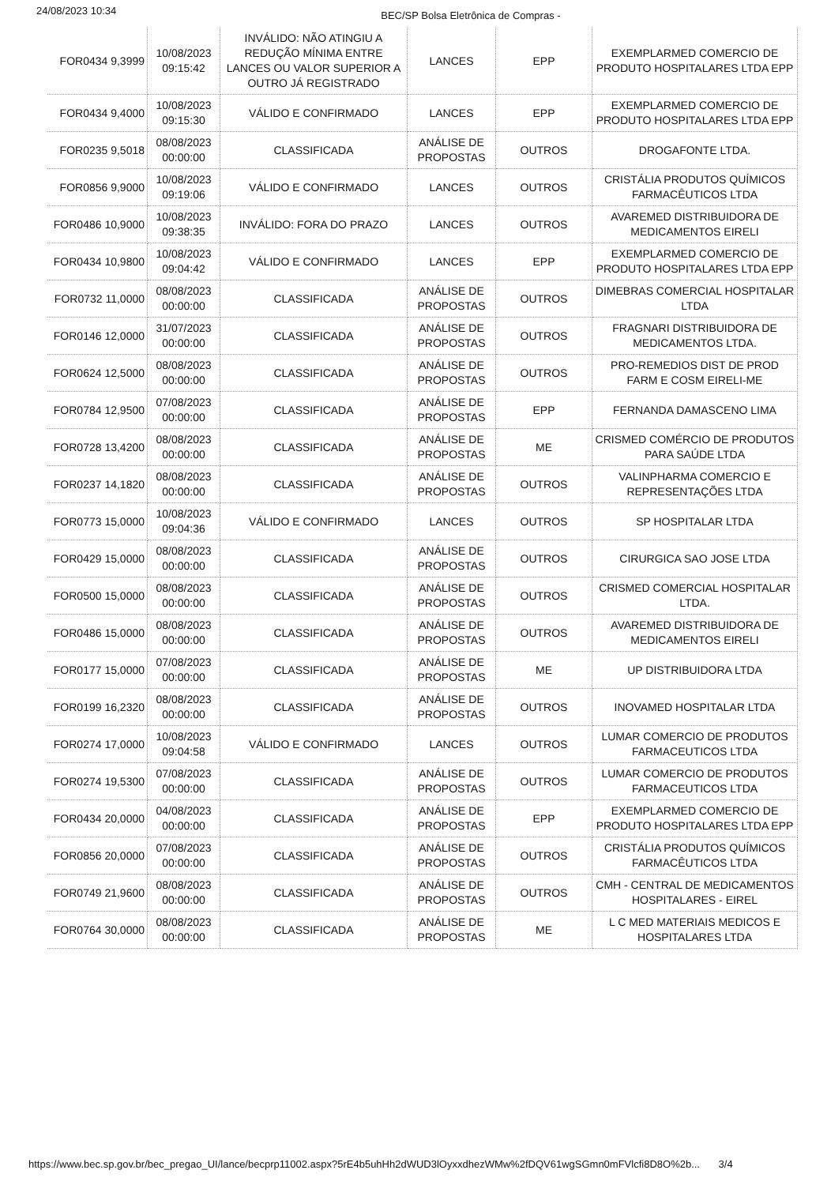24/08/2023 10:34
BEC/SP Bolsa Eletrônica de Compras -
| FOR0434 9,3999 | 10/08/2023 09:15:42 | INVÁLIDO: NÃO ATINGIU A REDUÇÃO MÍNIMA ENTRE LANCES OU VALOR SUPERIOR A OUTRO JÁ REGISTRADO | LANCES | EPP | EXEMPLARMED COMERCIO DE PRODUTO HOSPITALARES LTDA EPP |
| FOR0434 9,4000 | 10/08/2023 09:15:30 | VÁLIDO E CONFIRMADO | LANCES | EPP | EXEMPLARMED COMERCIO DE PRODUTO HOSPITALARES LTDA EPP |
| FOR0235 9,5018 | 08/08/2023 00:00:00 | CLASSIFICADA | ANÁLISE DE PROPOSTAS | OUTROS | DROGAFONTE LTDA. |
| FOR0856 9,9000 | 10/08/2023 09:19:06 | VÁLIDO E CONFIRMADO | LANCES | OUTROS | CRISTÁLIA PRODUTOS QUÍMICOS FARMACÊUTICOS LTDA |
| FOR0486 10,9000 | 10/08/2023 09:38:35 | INVÁLIDO: FORA DO PRAZO | LANCES | OUTROS | AVAREMED DISTRIBUIDORA DE MEDICAMENTOS EIRELI |
| FOR0434 10,9800 | 10/08/2023 09:04:42 | VÁLIDO E CONFIRMADO | LANCES | EPP | EXEMPLARMED COMERCIO DE PRODUTO HOSPITALARES LTDA EPP |
| FOR0732 11,0000 | 08/08/2023 00:00:00 | CLASSIFICADA | ANÁLISE DE PROPOSTAS | OUTROS | DIMEBRAS COMERCIAL HOSPITALAR LTDA |
| FOR0146 12,0000 | 31/07/2023 00:00:00 | CLASSIFICADA | ANÁLISE DE PROPOSTAS | OUTROS | FRAGNARI DISTRIBUIDORA DE MEDICAMENTOS LTDA. |
| FOR0624 12,5000 | 08/08/2023 00:00:00 | CLASSIFICADA | ANÁLISE DE PROPOSTAS | OUTROS | PRO-REMEDIOS DIST DE PROD FARM E COSM EIRELI-ME |
| FOR0784 12,9500 | 07/08/2023 00:00:00 | CLASSIFICADA | ANÁLISE DE PROPOSTAS | EPP | FERNANDA DAMASCENO LIMA |
| FOR0728 13,4200 | 08/08/2023 00:00:00 | CLASSIFICADA | ANÁLISE DE PROPOSTAS | ME | CRISMED COMÉRCIO DE PRODUTOS PARA SAÚDE LTDA |
| FOR0237 14,1820 | 08/08/2023 00:00:00 | CLASSIFICADA | ANÁLISE DE PROPOSTAS | OUTROS | VALINPHARMA COMERCIO E REPRESENTAÇÕES LTDA |
| FOR0773 15,0000 | 10/08/2023 09:04:36 | VÁLIDO E CONFIRMADO | LANCES | OUTROS | SP HOSPITALAR LTDA |
| FOR0429 15,0000 | 08/08/2023 00:00:00 | CLASSIFICADA | ANÁLISE DE PROPOSTAS | OUTROS | CIRURGICA SAO JOSE LTDA |
| FOR0500 15,0000 | 08/08/2023 00:00:00 | CLASSIFICADA | ANÁLISE DE PROPOSTAS | OUTROS | CRISMED COMERCIAL HOSPITALAR LTDA. |
| FOR0486 15,0000 | 08/08/2023 00:00:00 | CLASSIFICADA | ANÁLISE DE PROPOSTAS | OUTROS | AVAREMED DISTRIBUIDORA DE MEDICAMENTOS EIRELI |
| FOR0177 15,0000 | 07/08/2023 00:00:00 | CLASSIFICADA | ANÁLISE DE PROPOSTAS | ME | UP DISTRIBUIDORA LTDA |
| FOR0199 16,2320 | 08/08/2023 00:00:00 | CLASSIFICADA | ANÁLISE DE PROPOSTAS | OUTROS | INOVAMED HOSPITALAR LTDA |
| FOR0274 17,0000 | 10/08/2023 09:04:58 | VÁLIDO E CONFIRMADO | LANCES | OUTROS | LUMAR COMERCIO DE PRODUTOS FARMACEUTICOS LTDA |
| FOR0274 19,5300 | 07/08/2023 00:00:00 | CLASSIFICADA | ANÁLISE DE PROPOSTAS | OUTROS | LUMAR COMERCIO DE PRODUTOS FARMACEUTICOS LTDA |
| FOR0434 20,0000 | 04/08/2023 00:00:00 | CLASSIFICADA | ANÁLISE DE PROPOSTAS | EPP | EXEMPLARMED COMERCIO DE PRODUTO HOSPITALARES LTDA EPP |
| FOR0856 20,0000 | 07/08/2023 00:00:00 | CLASSIFICADA | ANÁLISE DE PROPOSTAS | OUTROS | CRISTÁLIA PRODUTOS QUÍMICOS FARMACÊUTICOS LTDA |
| FOR0749 21,9600 | 08/08/2023 00:00:00 | CLASSIFICADA | ANÁLISE DE PROPOSTAS | OUTROS | CMH - CENTRAL DE MEDICAMENTOS HOSPITALARES - EIREL |
| FOR0764 30,0000 | 08/08/2023 00:00:00 | CLASSIFICADA | ANÁLISE DE PROPOSTAS | ME | L C MED MATERIAIS MEDICOS E HOSPITALARES LTDA |
https://www.bec.sp.gov.br/bec_pregao_UI/lance/becprp11002.aspx?5rE4b5uhHh2dWUD3lOyxxdhezWMw%2fDQV61wgSGmn0mFVlcfi8D8O%2b... 3/4